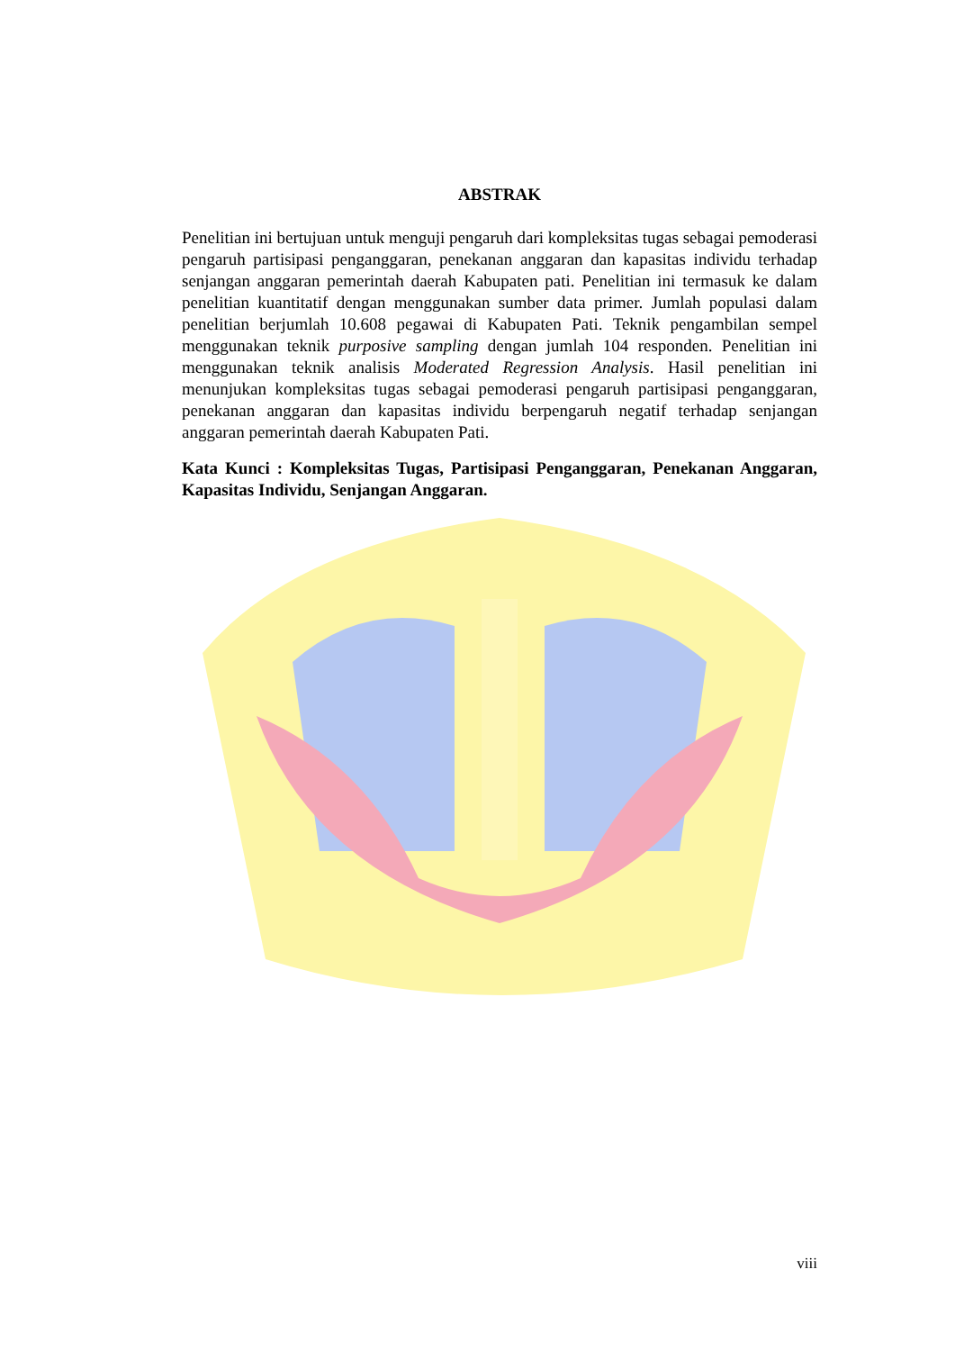ABSTRAK
Penelitian ini bertujuan untuk menguji pengaruh dari kompleksitas tugas sebagai pemoderasi pengaruh partisipasi penganggaran, penekanan anggaran dan kapasitas individu terhadap senjangan anggaran pemerintah daerah Kabupaten pati. Penelitian ini termasuk ke dalam penelitian kuantitatif dengan menggunakan sumber data primer. Jumlah populasi dalam penelitian berjumlah 10.608 pegawai di Kabupaten Pati. Teknik pengambilan sempel menggunakan teknik purposive sampling dengan jumlah 104 responden. Penelitian ini menggunakan teknik analisis Moderated Regression Analysis. Hasil penelitian ini menunjukan kompleksitas tugas sebagai pemoderasi pengaruh partisipasi penganggaran, penekanan anggaran dan kapasitas individu berpengaruh negatif terhadap senjangan anggaran pemerintah daerah Kabupaten Pati.
Kata Kunci : Kompleksitas Tugas, Partisipasi Penganggaran, Penekanan Anggaran, Kapasitas Individu, Senjangan Anggaran.
viii